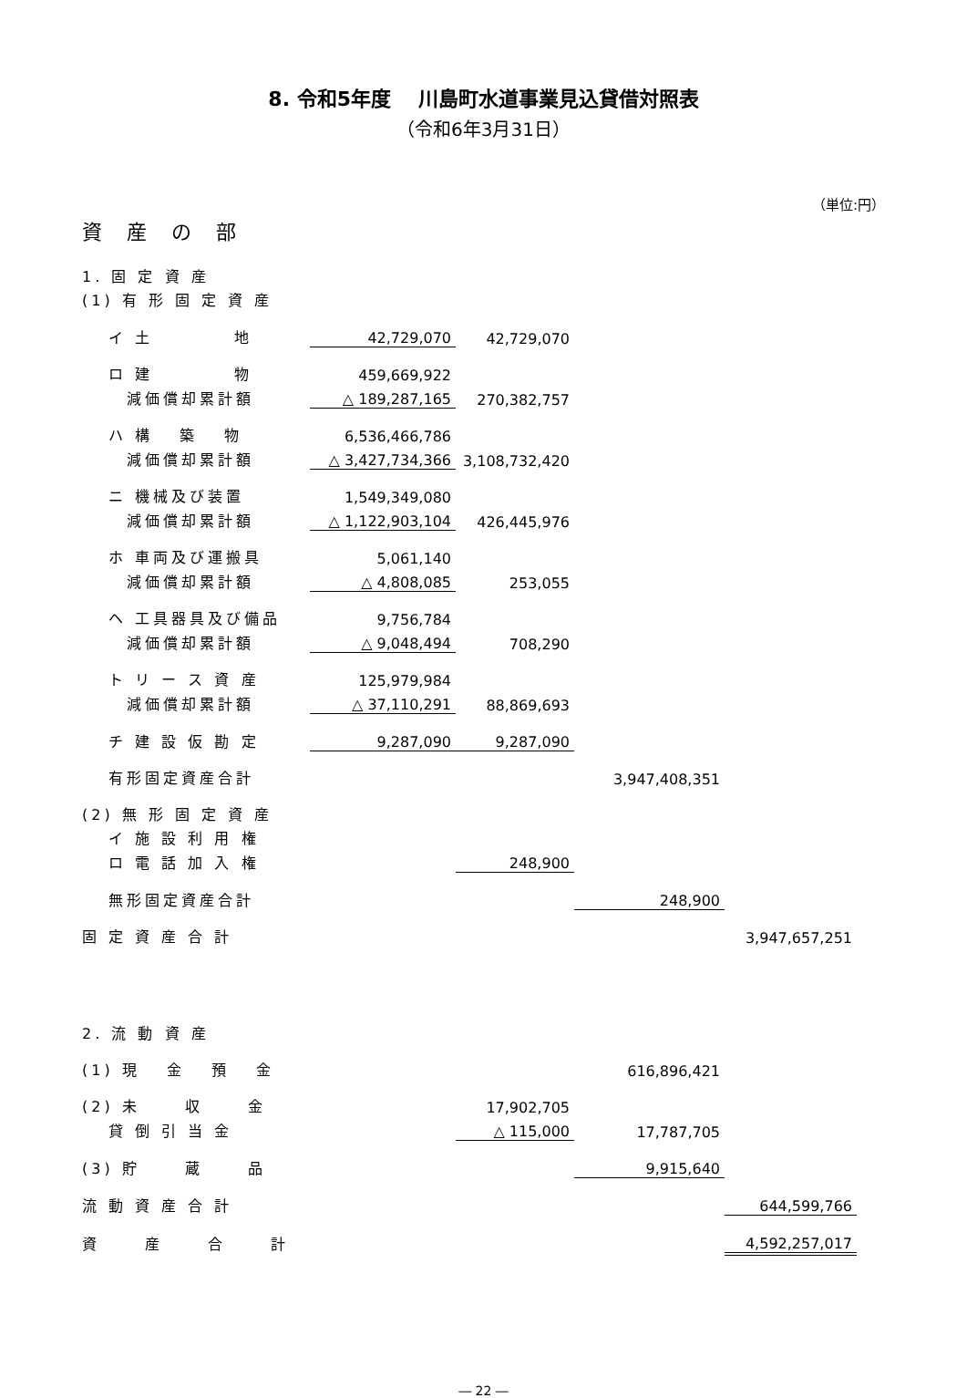8. 令和5年度　 川島町水道事業見込貸借対照表
（令和6年3月31日）
（単位:円）
資 産 の 部
| 1. 固 定 資 産 | | | | |
| (1) 有 形 固 定 資 産 | | | | |
| イ 土 地 | 42,729,070 | 42,729,070 | | |
| ロ 建 物 | 459,669,922 | | | |
| 減価償却累計額 | △ 189,287,165 | 270,382,757 | | |
| ハ 構 築 物 | 6,536,466,786 | | | |
| 減価償却累計額 | △ 3,427,734,366 | 3,108,732,420 | | |
| ニ 機械及び装置 | 1,549,349,080 | | | |
| 減価償却累計額 | △ 1,122,903,104 | 426,445,976 | | |
| ホ 車両及び運搬具 | 5,061,140 | | | |
| 減価償却累計額 | △ 4,808,085 | 253,055 | | |
| ヘ 工具器具及び備品 | 9,756,784 | | | |
| 減価償却累計額 | △ 9,048,494 | 708,290 | | |
| ト リ ー ス 資 産 | 125,979,984 | | | |
| 減価償却累計額 | △ 37,110,291 | 88,869,693 | | |
| チ 建 設 仮 勘 定 | 9,287,090 | 9,287,090 | | |
| 有形固定資産合計 | | | 3,947,408,351 | |
| (2) 無 形 固 定 資 産 | | | | |
| イ 施 設 利 用 権 | | | | |
| ロ 電 話 加 入 権 | | 248,900 | | |
| 無形固定資産合計 | | | 248,900 | |
| 固 定 資 産 合 計 | | | | 3,947,657,251 |
| 2. 流 動 資 産 | | | | |
| (1) 現 金 預 金 | | | 616,896,421 | |
| (2) 未 収 金 | | 17,902,705 | | |
| 貸 倒 引 当 金 | | △ 115,000 | 17,787,705 | |
| (3) 貯 蔵 品 | | | 9,915,640 | |
| 流 動 資 産 合 計 | | | | 644,599,766 |
| 資 産 合 計 | | | | 4,592,257,017 |
― 22 ―